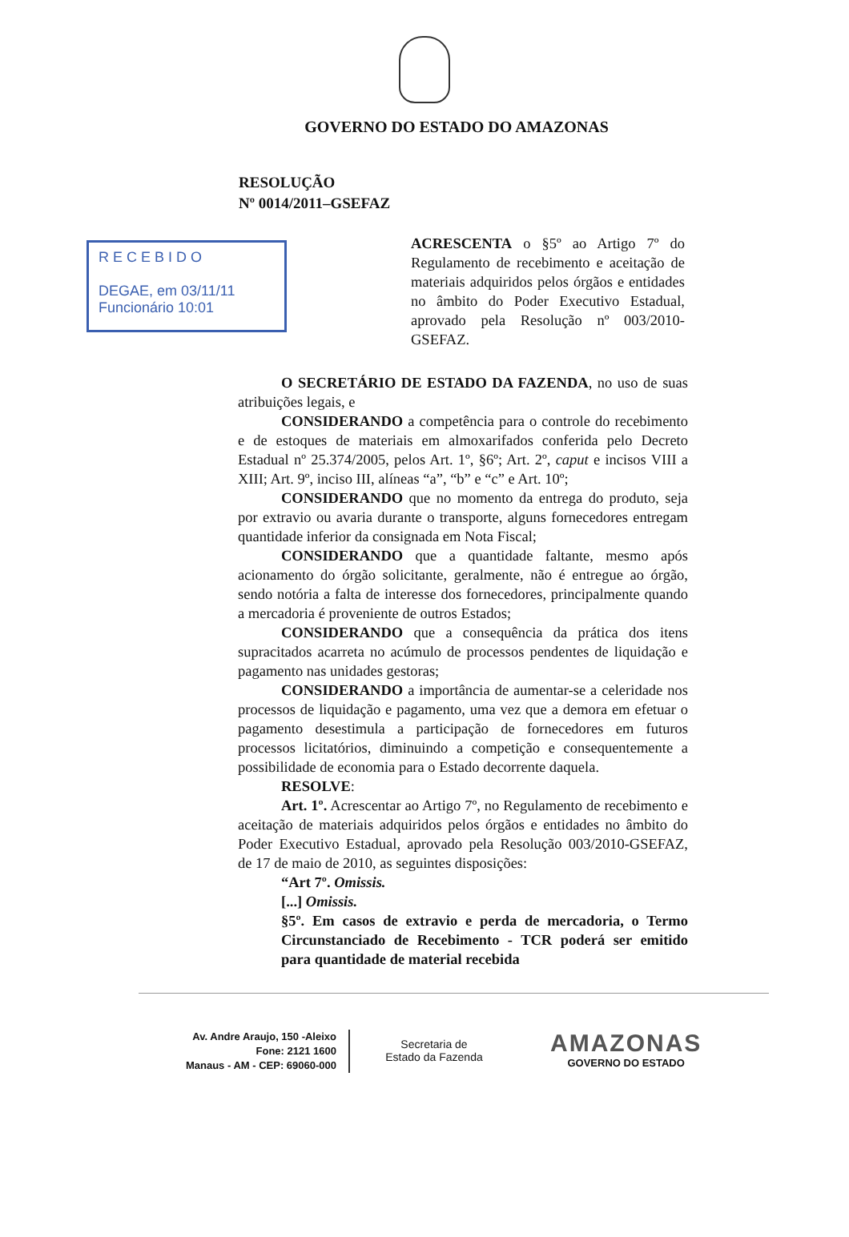GOVERNO DO ESTADO DO AMAZONAS
RESOLUÇÃO
Nº 0014/2011–GSEFAZ
R E C E B I D O
DEGAE, em 03/11/11
Funcionário 10:01
ACRESCENTA o §5º ao Artigo 7º do Regulamento de recebimento e aceitação de materiais adquiridos pelos órgãos e entidades no âmbito do Poder Executivo Estadual, aprovado pela Resolução nº 003/2010-GSEFAZ.
O SECRETÁRIO DE ESTADO DA FAZENDA, no uso de suas atribuições legais, e
CONSIDERANDO a competência para o controle do recebimento e de estoques de materiais em almoxarifados conferida pelo Decreto Estadual nº 25.374/2005, pelos Art. 1º, §6º; Art. 2º, caput e incisos VIII a XIII; Art. 9º, inciso III, alíneas “a”, “b” e “c” e Art. 10º;
CONSIDERANDO que no momento da entrega do produto, seja por extravio ou avaria durante o transporte, alguns fornecedores entregam quantidade inferior da consignada em Nota Fiscal;
CONSIDERANDO que a quantidade faltante, mesmo após acionamento do órgão solicitante, geralmente, não é entregue ao órgão, sendo notória a falta de interesse dos fornecedores, principalmente quando a mercadoria é proveniente de outros Estados;
CONSIDERANDO que a consequência da prática dos itens supracitados acarreta no acúmulo de processos pendentes de liquidação e pagamento nas unidades gestoras;
CONSIDERANDO a importância de aumentar-se a celeridade nos processos de liquidação e pagamento, uma vez que a demora em efetuar o pagamento desestimula a participação de fornecedores em futuros processos licitatórios, diminuindo a competição e consequentemente a possibilidade de economia para o Estado decorrente daquela.
RESOLVE:
Art. 1º. Acrescentar ao Artigo 7º, no Regulamento de recebimento e aceitação de materiais adquiridos pelos órgãos e entidades no âmbito do Poder Executivo Estadual, aprovado pela Resolução 003/2010-GSEFAZ, de 17 de maio de 2010, as seguintes disposições:
“Art 7º. Omissis.
[...] Omissis.
§5º. Em casos de extravio e perda de mercadoria, o Termo Circunstanciado de Recebimento - TCR poderá ser emitido para quantidade de material recebida
Av. Andre Araujo, 150 -Aleixo
Fone: 2121 1600
Manaus - AM - CEP: 69060-000
Secretaria de
Estado da Fazenda
AMAZONAS
GOVERNO DO ESTADO